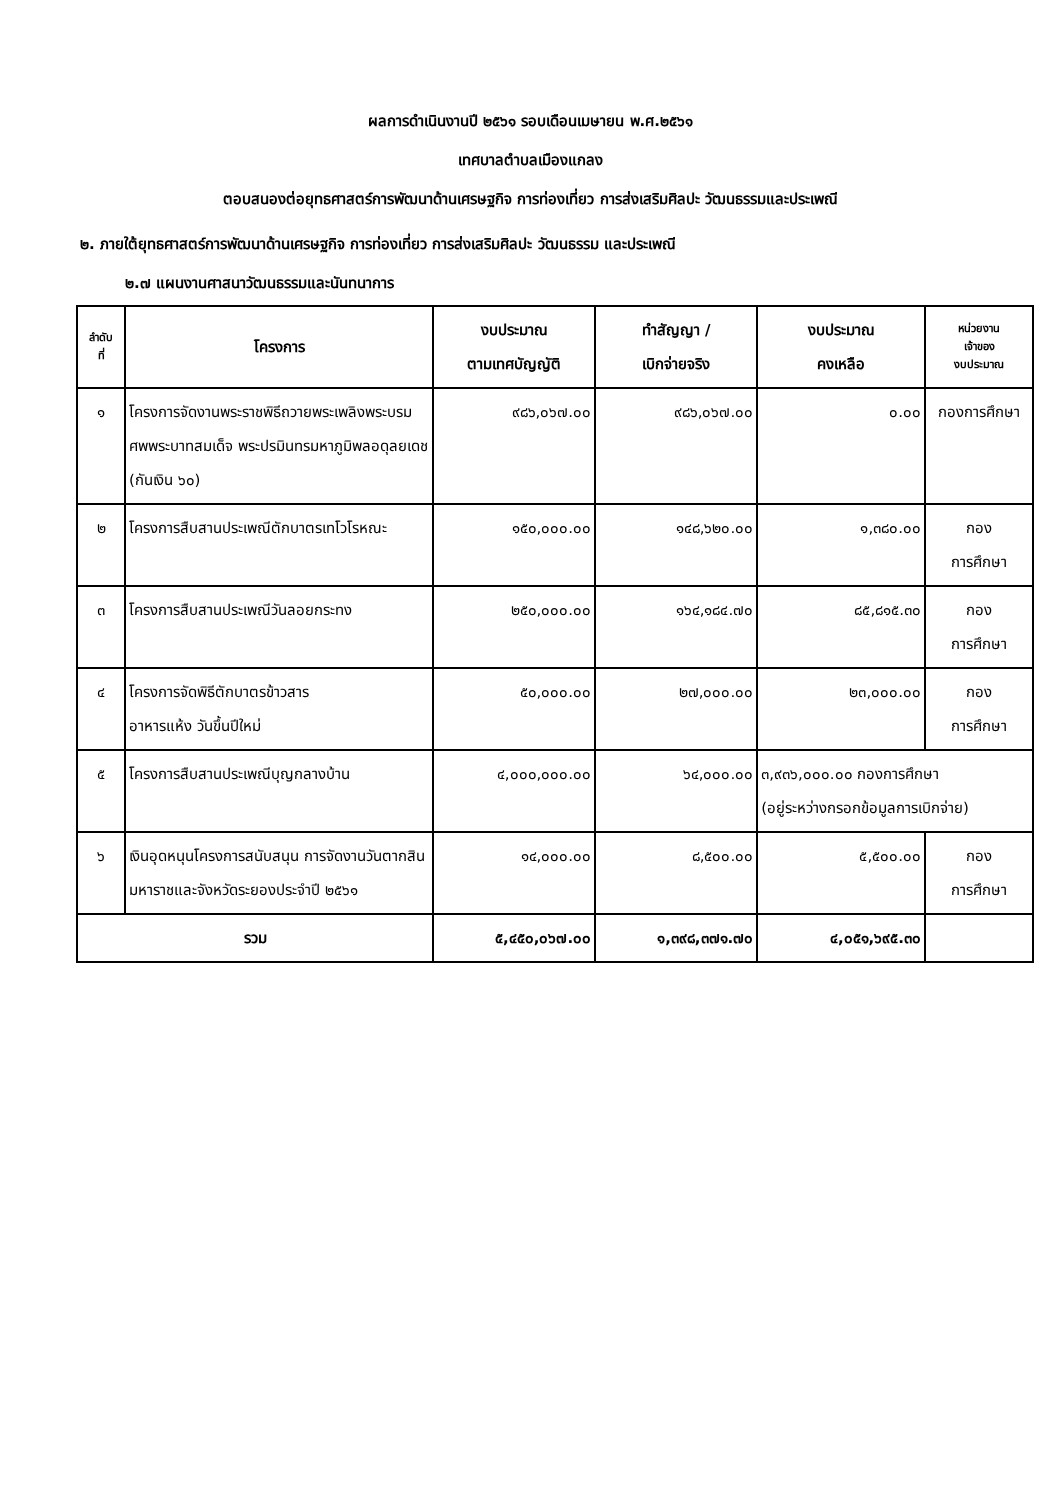ผลการดำเนินงานปี ๒๕๖๑ รอบเดือนเมษายน พ.ศ.๒๕๖๑
เทศบาลตำบลเมืองแกลง
ตอบสนองต่อยุทธศาสตร์การพัฒนาด้านเศรษฐกิจ การท่องเที่ยว การส่งเสริมศิลปะ วัฒนธรรมและประเพณี
๒. ภายใต้ยุทธศาสตร์การพัฒนาด้านเศรษฐกิจ การท่องเที่ยว การส่งเสริมศิลปะ วัฒนธรรม และประเพณี
๒.๗ แผนงานศาสนาวัฒนธรรมและนันทนาการ
| ลำดับ ที่ | โครงการ | งบประมาณ ตามเทศบัญญัติ | ทำสัญญา / เบิกจ่ายจริง | งบประมาณ คงเหลือ | หน่วยงาน เจ้าของ งบประมาณ |
| --- | --- | --- | --- | --- | --- |
| ๑ | โครงการจัดงานพระราชพิธีถวายพระเพลิงพระบรมศพพระบาทสมเด็จ พระปรมินทรมหาภูมิพลอดุลยเดช (กันเงิน ๖๐) | ๙๘๖,๐๖๗.๐๐ | ๙๘๖,๐๖๗.๐๐ | ๐.๐๐ | กองการศึกษา |
| ๒ | โครงการสืบสานประเพณีตักบาตรเทโวโรหณะ | ๑๕๐,๐๐๐.๐๐ | ๑๔๘,๖๒๐.๐๐ | ๑,๓๘๐.๐๐ | กอง การศึกษา |
| ๓ | โครงการสืบสานประเพณีวันลอยกระทง | ๒๕๐,๐๐๐.๐๐ | ๑๖๔,๑๘๔.๗๐ | ๘๕,๘๑๕.๓๐ | กอง การศึกษา |
| ๔ | โครงการจัดพิธีตักบาตรข้าวสาร อาหารแห้ง วันขึ้นปีใหม่ | ๕๐,๐๐๐.๐๐ | ๒๗,๐๐๐.๐๐ | ๒๓,๐๐๐.๐๐ | กอง การศึกษา |
| ๕ | โครงการสืบสานประเพณีบุญกลางบ้าน | ๔,๐๐๐,๐๐๐.๐๐ | ๖๔,๐๐๐.๐๐ | ๓,๙๓๖,๐๐๐.๐๐ กองการศึกษา (อยู่ระหว่างกรอกข้อมูลการเบิกจ่าย) | |
| ๖ | เงินอุดหนุนโครงการสนับสนุน การจัดงานวันตากสินมหาราชและจังหวัดระยองประจำปี ๒๕๖๑ | ๑๔,๐๐๐.๐๐ | ๘,๕๐๐.๐๐ | ๕,๕๐๐.๐๐ | กอง การศึกษา |
| รวม | | ๕,๔๕๐,๐๖๗.๐๐ | ๑,๓๙๘,๓๗๑.๗๐ | ๔,๐๕๑,๖๙๕.๓๐ | |